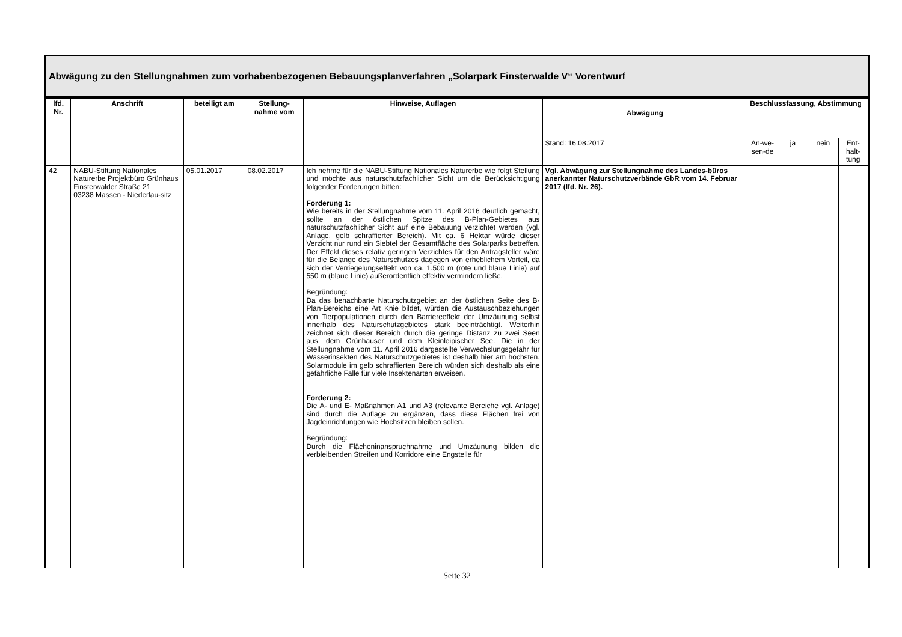Abwägung zu den Stellungnahmen zum vorhabenbezogenen Bebauungsplanverfahren „Solarpark Finsterwalde V“ Vorentwurf
| lfd. Nr. | Anschrift | beteiligt am | Stellung-nahme vom | Hinweise, Auflagen | Abwägung | Beschlussfassung, Abstimmung | | | |
| --- | --- | --- | --- | --- | --- | --- | --- | --- | --- |
| | | | | | Stand: 16.08.2017 | An-we-sen-de | ja | nein | Ent-halt-tung |
| 42 | NABU-Stiftung Nationales Naturerbe Projektbüro Grünhaus Finsterwalder Straße 21 03238 Massen - Niederlau-sitz | 05.01.2017 | 08.02.2017 | Ich nehme für die NABU-Stiftung Nationales Naturerbe wie folgt Stellung und möchte aus naturschutzfachlicher Sicht um die Berücksichtigung folgender Forderungen bitten: Forderung 1: Wie bereits in der Stellungnahme vom 11. April 2016 deutlich gemacht, sollte an der östlichen Spitze des B-Plan-Gebietes aus naturschutzfachlicher Sicht auf eine Bebauung verzichtet werden (vgl. Anlage, gelb schraffierter Bereich). Mit ca. 6 Hektar würde dieser Verzicht nur rund ein Siebtel der Gesamtfläche des Solarparks betreffen. Der Effekt dieses relativ geringen Verzichtes für den Antragsteller wäre für die Belange des Naturschutzes dagegen von erheblichem Vorteil, da sich der Verriegelungseffekt von ca. 1.500 m (rote und blaue Linie) auf 550 m (blaue Linie) außerordentlich effektiv vermindern ließe. Begründung: Da das benachbarte Naturschutzgebiet an der östlichen Seite des B-Plan-Bereichs eine Art Knie bildet, würden die Austauschbeziehungen von Tierpopulationen durch den Barriereeffekt der Umzäunung selbst innerhalb des Naturschutzgebietes stark beeinträchtigt. Weiterhin zeichnet sich dieser Bereich durch die geringe Distanz zu zwei Seen aus, dem Grünhauser und dem Kleinleipischer See. Die in der Stellungnahme vom 11. April 2016 dargestellte Verwechslungsgefahr für Wasserinsekten des Naturschutzgebietes ist deshalb hier am höchsten. Solarmodule im gelb schraffierten Bereich würden sich deshalb als eine gefährliche Falle für viele Insektenarten erweisen. Forderung 2: Die A- und E- Maßnahmen A1 und A3 (relevante Bereiche vgl. Anlage) sind durch die Auflage zu ergänzen, dass diese Flächen frei von Jagdeinrichtungen wie Hochsitzen bleiben sollen. Begründung: Durch die Flächeninanspruchnahme und Umzäunung bilden die verbleibenden Streifen und Korridore eine Engstelle für | Vgl. Abwägung zur Stellungnahme des Landes-büros anerkannter Naturschutzverbände GbR vom 14. Februar 2017 (lfd. Nr. 26). | | | | |
Seite 32